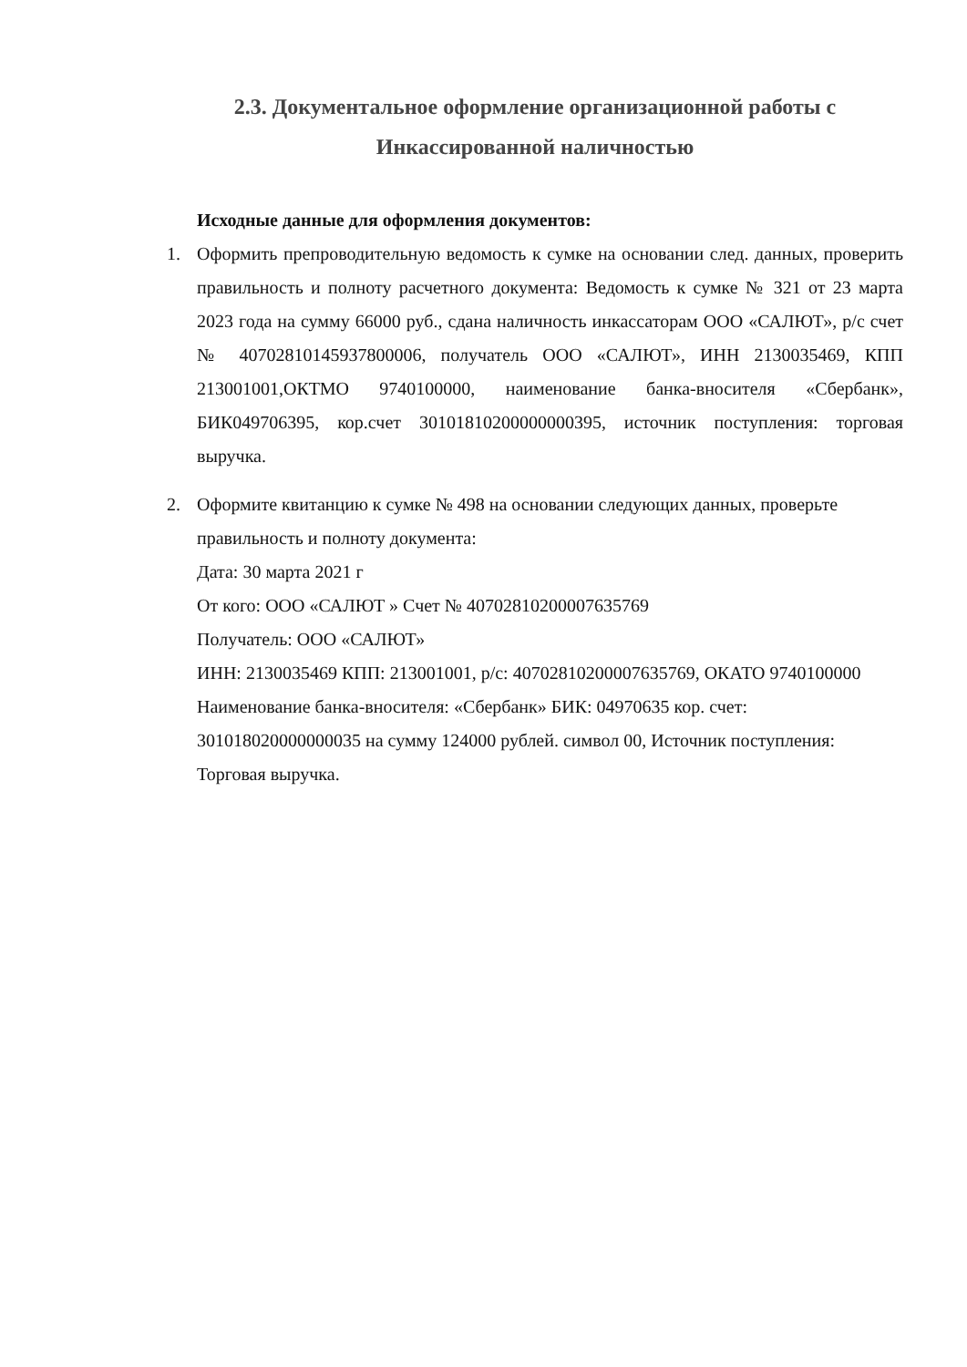2.3. Документальное оформление организационной работы с
Инкассированной наличностью
Исходные данные для оформления документов:
1. Оформить препроводительную ведомость к сумке на основании след. данных, проверить правильность и полноту расчетного документа: Ведомость к сумке № 321 от 23 марта 2023 года на сумму 66000 руб., сдана наличность инкассаторам ООО «САЛЮТ», р/с счет № 40702810145937800006, получатель ООО «САЛЮТ», ИНН 2130035469, КПП 213001001,ОКТМО 9740100000, наименование банка-вносителя «Сбербанк», БИК049706395, кор.счет 30101810200000000395, источник поступления: торговая выручка.
2. Оформите квитанцию к сумке № 498 на основании следующих данных, проверьте правильность и полноту документа:
Дата: 30 марта 2021 г
От кого: ООО «САЛЮТ » Счет № 40702810200007635769
Получатель: ООО «САЛЮТ»
ИНН: 2130035469 КПП: 213001001, р/с: 40702810200007635769, ОКАТО 9740100000
Наименование банка-вносителя: «Сбербанк» БИК: 04970635 кор. счет:
301018020000000035 на сумму 124000 рублей. символ 00, Источник поступления:
Торговая выручка.